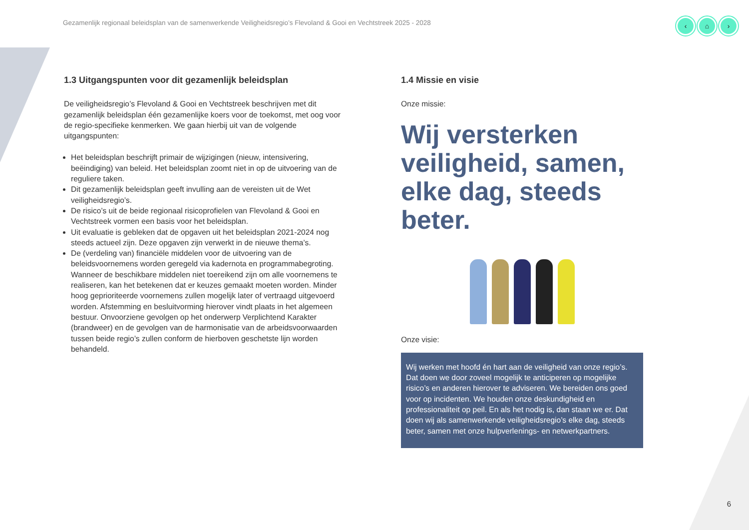Gezamenlijk regionaal beleidsplan van de samenwerkende Veiligheidsregio’s Flevoland & Gooi en Vechtstreek 2025 - 2028
‹ ⌂ ›
1.3 Uitgangspunten voor dit gezamenlijk beleidsplan
De veiligheidsregio’s Flevoland & Gooi en Vechtstreek beschrijven met dit gezamenlijk beleidsplan één gezamenlijke koers voor de toekomst, met oog voor de regio-specifieke kenmerken. We gaan hierbij uit van de volgende uitgangspunten:
Het beleidsplan beschrijft primair de wijzigingen (nieuw, intensivering, beëindiging) van beleid. Het beleidsplan zoomt niet in op de uitvoering van de reguliere taken.
Dit gezamenlijk beleidsplan geeft invulling aan de vereisten uit de Wet veiligheidsregio’s.
De risico’s uit de beide regionaal risicoprofielen van Flevoland & Gooi en Vechtstreek vormen een basis voor het beleidsplan.
Uit evaluatie is gebleken dat de opgaven uit het beleidsplan 2021-2024 nog steeds actueel zijn. Deze opgaven zijn verwerkt in de nieuwe thema’s.
De (verdeling van) financiële middelen voor de uitvoering van de beleidsvoornemens worden geregeld via kadernota en programmabegroting. Wanneer de beschikbare middelen niet toereikend zijn om alle voornemens te realiseren, kan het betekenen dat er keuzes gemaakt moeten worden. Minder hoog geprioriteerde voornemens zullen mogelijk later of vertraagd uitgevoerd worden. Afstemming en besluitvorming hierover vindt plaats in het algemeen bestuur. Onvoorziene gevolgen op het onderwerp Verplichtend Karakter (brandweer) en de gevolgen van de harmonisatie van de arbeidsvoorwaarden tussen beide regio’s zullen conform de hierboven geschetste lijn worden behandeld.
1.4 Missie en visie
Onze missie:
Wij versterken veiligheid, samen, elke dag, steeds beter.
Onze visie:
Wij werken met hoofd én hart aan de veiligheid van onze regio’s. Dat doen we door zoveel mogelijk te anticiperen op mogelijke risico’s en anderen hierover te adviseren. We bereiden ons goed voor op incidenten. We houden onze deskundigheid en professionaliteit op peil. En als het nodig is, dan staan we er. Dat doen wij als samenwerkende veiligheidsregio’s elke dag, steeds beter, samen met onze hulpverlenings- en netwerkpartners.
6